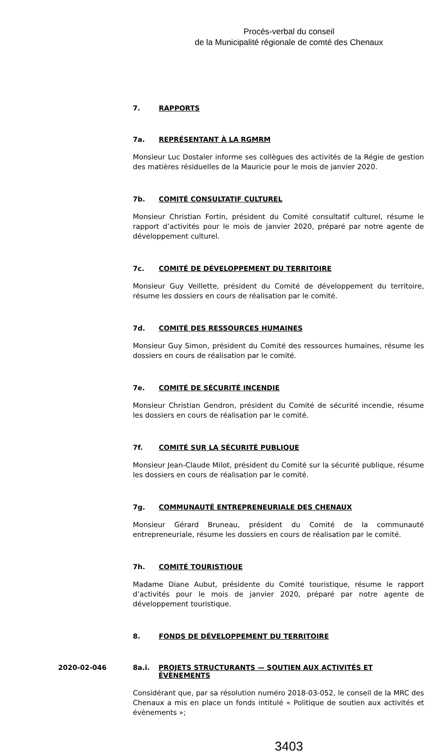Procès-verbal du conseil
de la Municipalité régionale de comté des Chenaux
7. RAPPORTS
7a. REPRÉSENTANT À LA RGMRM
Monsieur Luc Dostaler informe ses collègues des activités de la Régie de gestion des matières résiduelles de la Mauricie pour le mois de janvier 2020.
7b. COMITÉ CONSULTATIF CULTUREL
Monsieur Christian Fortin, président du Comité consultatif culturel, résume le rapport d’activités pour le mois de janvier 2020, préparé par notre agente de développement culturel.
7c. COMITÉ DE DÉVELOPPEMENT DU TERRITOIRE
Monsieur Guy Veillette, président du Comité de développement du territoire, résume les dossiers en cours de réalisation par le comité.
7d. COMITÉ DES RESSOURCES HUMAINES
Monsieur Guy Simon, président du Comité des ressources humaines, résume les dossiers en cours de réalisation par le comité.
7e. COMITÉ DE SÉCURITÉ INCENDIE
Monsieur Christian Gendron, président du Comité de sécurité incendie, résume les dossiers en cours de réalisation par le comité.
7f. COMITÉ SUR LA SÉCURITÉ PUBLIQUE
Monsieur Jean-Claude Milot, président du Comité sur la sécurité publique, résume les dossiers en cours de réalisation par le comité.
7g. COMMUNAUTÉ ENTREPRENEURIALE DES CHENAUX
Monsieur Gérard Bruneau, président du Comité de la communauté entrepreneuriale, résume les dossiers en cours de réalisation par le comité.
7h. COMITÉ TOURISTIQUE
Madame Diane Aubut, présidente du Comité touristique, résume le rapport d’activités pour le mois de janvier 2020, préparé par notre agente de développement touristique.
8. FONDS DE DÉVELOPPEMENT DU TERRITOIRE
2020-02-046 8a.i. PROJETS STRUCTURANTS — SOUTIEN AUX ACTIVITÉS ET ÉVÈNEMENTS
Considérant que, par sa résolution numéro 2018-03-052, le conseil de la MRC des Chenaux a mis en place un fonds intitulé « Politique de soutien aux activités et évènements »;
3403